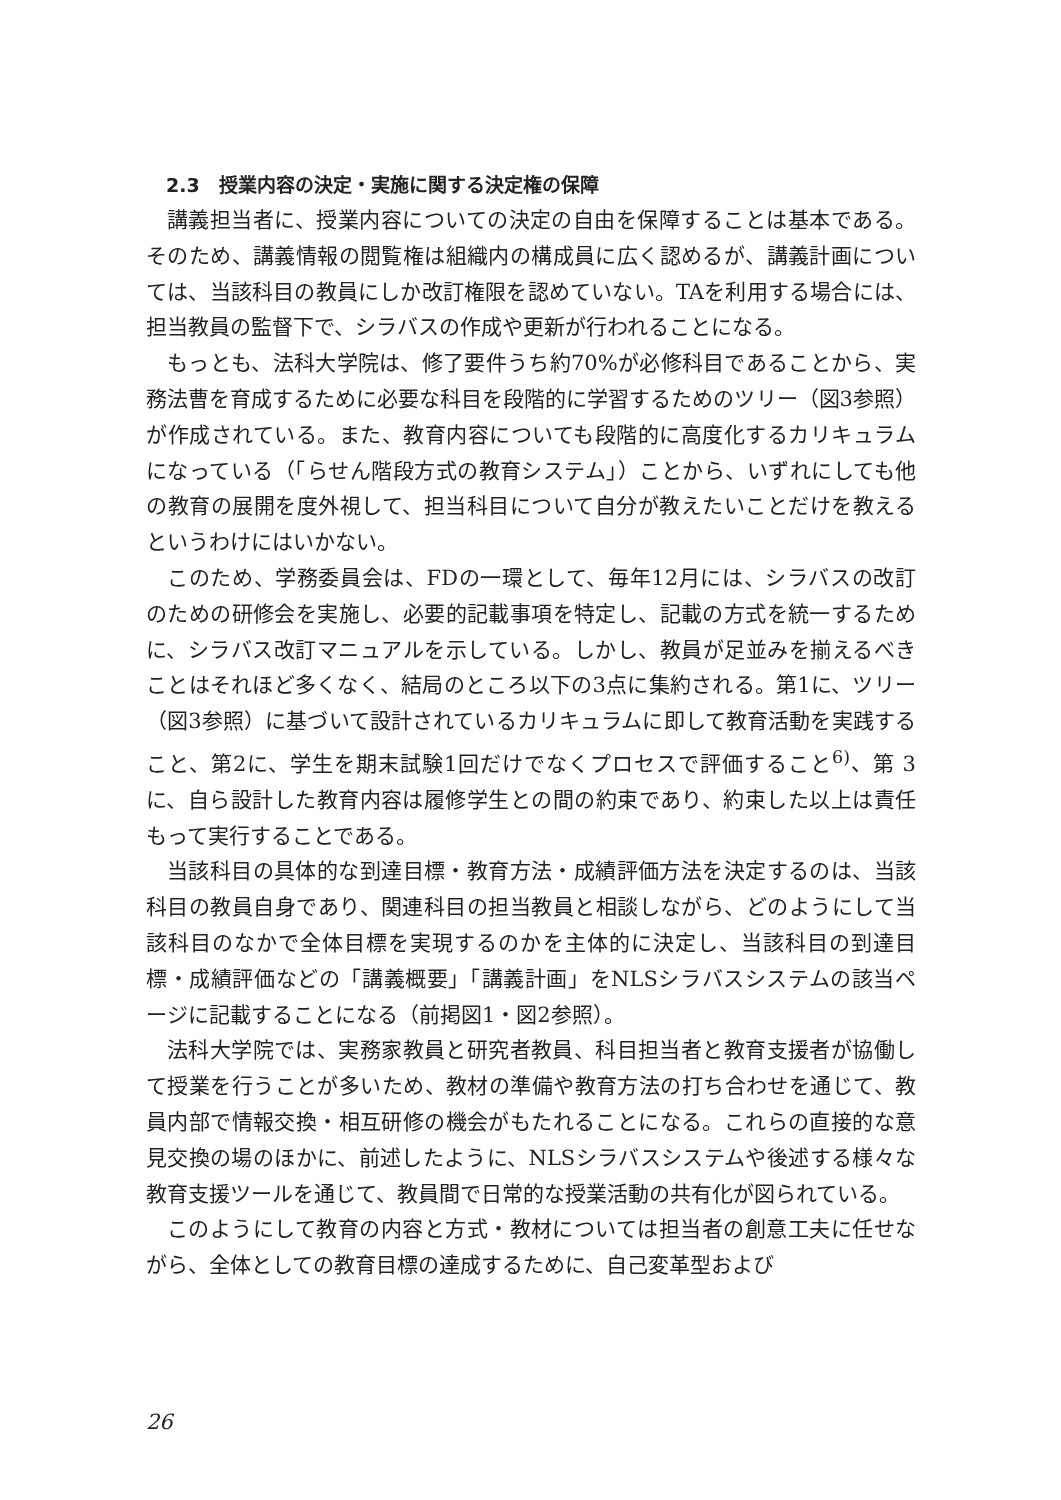2.3　授業内容の決定・実施に関する決定権の保障
講義担当者に、授業内容についての決定の自由を保障することは基本である。そのため、講義情報の閲覧権は組織内の構成員に広く認めるが、講義計画については、当該科目の教員にしか改訂権限を認めていない。TAを利用する場合には、担当教員の監督下で、シラバスの作成や更新が行われることになる。
もっとも、法科大学院は、修了要件うち約70%が必修科目であることから、実務法曹を育成するために必要な科目を段階的に学習するためのツリー（図3参照）が作成されている。また、教育内容についても段階的に高度化するカリキュラムになっている（「らせん階段方式の教育システム」）ことから、いずれにしても他の教育の展開を度外視して、担当科目について自分が教えたいことだけを教えるというわけにはいかない。
このため、学務委員会は、FDの一環として、毎年12月には、シラバスの改訂のための研修会を実施し、必要的記載事項を特定し、記載の方式を統一するために、シラバス改訂マニュアルを示している。しかし、教員が足並みを揃えるべきことはそれほど多くなく、結局のところ以下の3点に集約される。第1に、ツリー（図3参照）に基づいて設計されているカリキュラムに即して教育活動を実践すること、第2に、学生を期末試験1回だけでなくプロセスで評価すること<sup>6)</sup>、第 3 に、自ら設計した教育内容は履修学生との間の約束であり、約束した以上は責任もって実行することである。
当該科目の具体的な到達目標・教育方法・成績評価方法を決定するのは、当該科目の教員自身であり、関連科目の担当教員と相談しながら、どのようにして当該科目のなかで全体目標を実現するのかを主体的に決定し、当該科目の到達目標・成績評価などの「講義概要」「講義計画」をNLSシラバスシステムの該当ページに記載することになる（前掲図1・図2参照）。
法科大学院では、実務家教員と研究者教員、科目担当者と教育支援者が協働して授業を行うことが多いため、教材の準備や教育方法の打ち合わせを通じて、教員内部で情報交換・相互研修の機会がもたれることになる。これらの直接的な意見交換の場のほかに、前述したように、NLSシラバスシステムや後述する様々な教育支援ツールを通じて、教員間で日常的な授業活動の共有化が図られている。
このようにして教育の内容と方式・教材については担当者の創意工夫に任せながら、全体としての教育目標の達成するために、自己変革型および
26